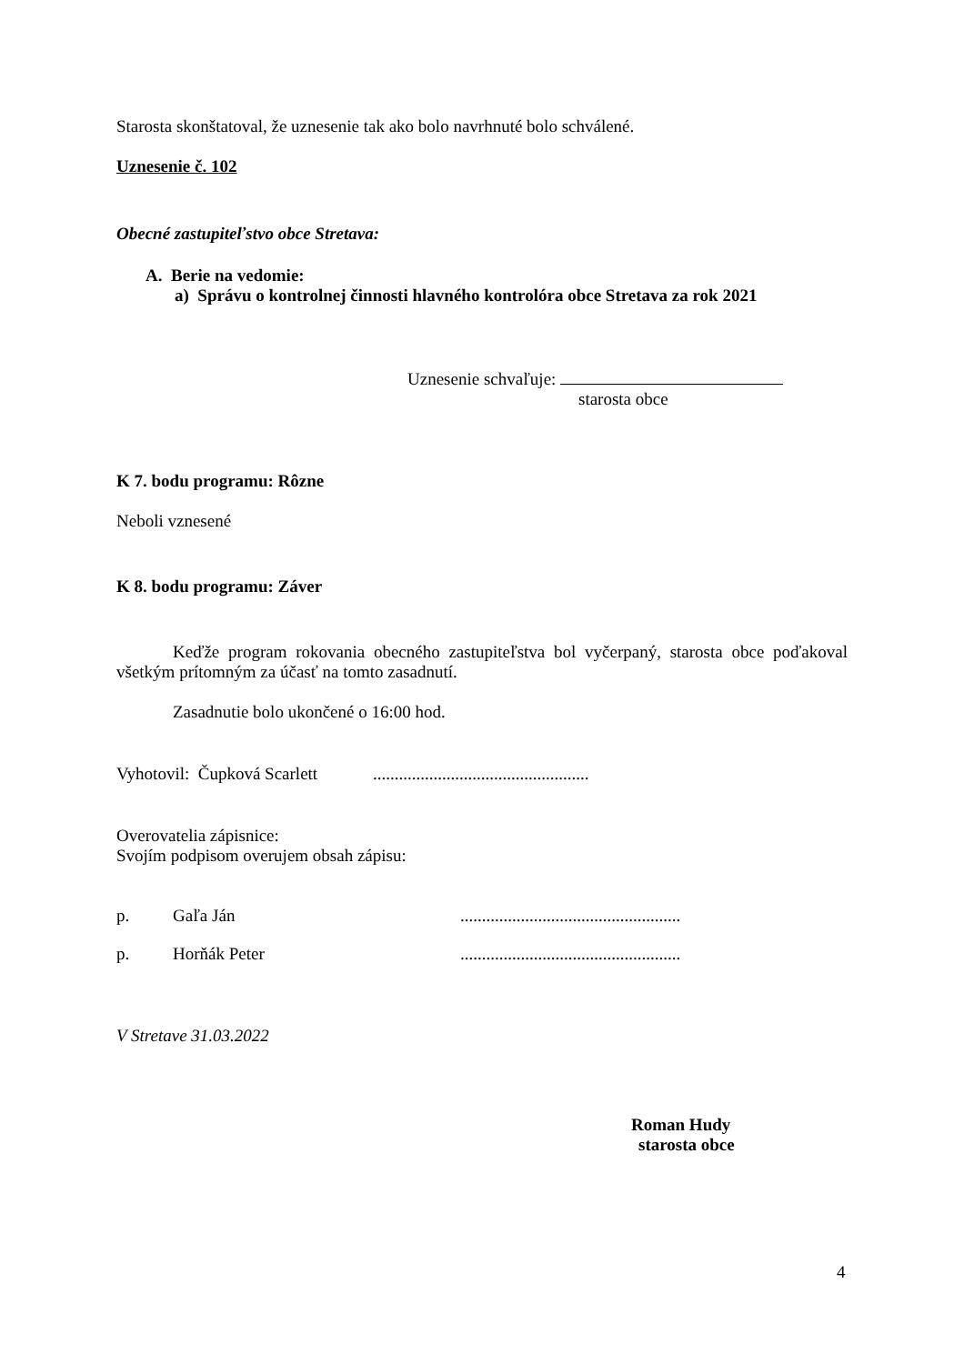Starosta skonštatoval, že uznesenie tak ako bolo navrhnuté bolo schválené.
Uznesenie č. 102
Obecné zastupiteľstvo obce Stretava:
A. Berie na vedomie:
a) Správu o kontrolnej činnosti hlavného kontrolóra obce Stretava za rok 2021
Uznesenie schvaľuje:
starosta obce
K 7. bodu programu: Rôzne
Neboli vznesené
K 8. bodu programu: Záver
Keďže program rokovania obecného zastupiteľstva bol vyčerpaný, starosta obce poďakoval všetkým prítomným za účasť na tomto zasadnutí.
Zasadnutie bolo ukončené o 16:00 hod.
Vyhotovil: Čupková Scarlett ..................................................
Overovatelia zápisnice:
Svojím podpisom overujem obsah zápisu:
p. Gaľa Ján...................................................
p. Horňák Peter...................................................
V Stretave 31.03.2022
Roman Hudy
starosta obce
4